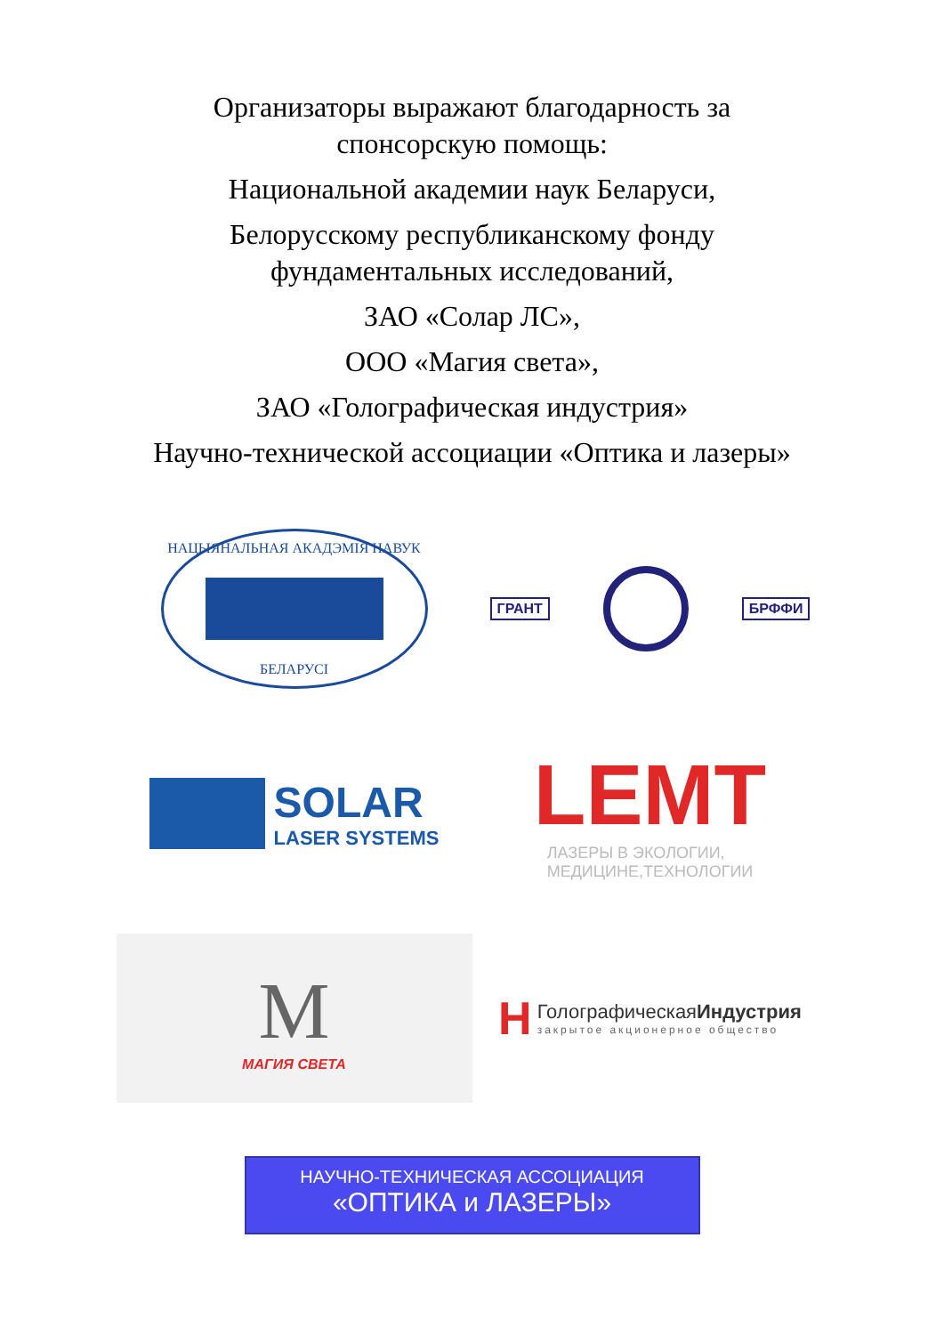Организаторы выражают благодарность за
спонсорскую помощь:
Национальной академии наук Беларуси,
Белорусскому республиканскому фонду
фундаментальных исследований,
ЗАО «Солар ЛС»,
ООО «Магия света»,
ЗАО «Голографическая индустрия»
Научно-технической ассоциации «Оптика и лазеры»
НАЦЫЯНАЛЬНАЯ АКАДЭМІЯ НАВУК
БЕЛАРУСІ
ГРАНТ БРФФИ
SOLAR
LASER SYSTEMS
LEMT
ЛАЗЕРЫ В ЭКОЛОГИИ,
МЕДИЦИНЕ,ТЕХНОЛОГИИ
M
МАГИЯ СВЕТА
H
ГолографическаяИндустрия
закрытое акционерное общество
НАУЧНО-ТЕХНИЧЕСКАЯ АССОЦИАЦИЯ
«ОПТИКА и ЛАЗЕРЫ»